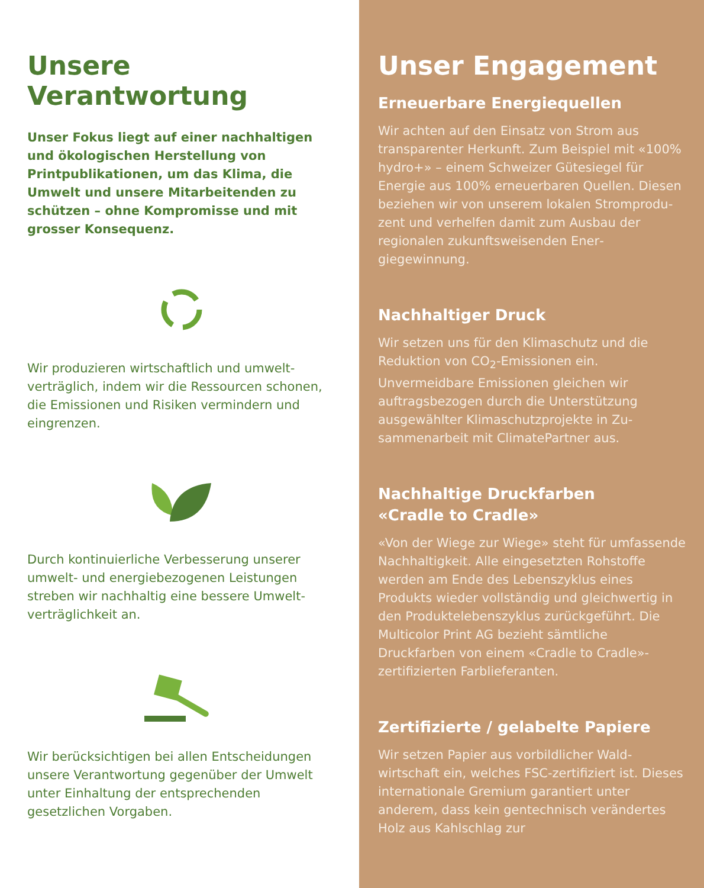Unsere Verantwortung
Unser Fokus liegt auf einer nachhaltigen und ökologischen Herstellung von Printpublika­tionen, um das Klima, die Umwelt und unsere Mitarbeitenden zu schützen – ohne Kompro­misse und mit grosser Konsequenz.
Wir produzieren wirtschaftlich und umwelt­verträglich, indem wir die Ressourcen scho­nen, die Emissionen und Risiken vermindern und eingrenzen.
Durch kontinuierliche Verbesserung unserer umwelt- und energiebezogenen Leistungen streben wir nachhaltig eine bessere Umwelt­verträglichkeit an.
Wir berücksichtigen bei allen Entscheidun­gen unsere Verantwortung gegenüber der Umwelt unter Einhaltung der entsprechen­den gesetzlichen Vorgaben.
Unser Engagement
Erneuerbare Energiequellen
Wir achten auf den Einsatz von Strom aus transparenter Herkunft. Zum Bei­spiel mit «100% hydro+» – einem Schwei­zer Gütesiegel für Energie aus 100% erneuerbaren Quellen. Diesen beziehen wir von unserem lokalen Stromprodu­zent und verhelfen damit zum Ausbau der regionalen zukunftsweisenden Ener­giegewinnung.
Nachhaltiger Druck
Wir setzen uns für den Klimaschutz und die Reduktion von CO<sub>2</sub>-Emissionen ein. Unvermeidbare Emissionen gleichen wir auftragsbezogen durch die Unterstützung ausgewählter Klimaschutzprojekte in Zu­sammenarbeit mit ClimatePartner aus.
Nachhaltige Druckfarben
«Cradle to Cradle»
«Von der Wiege zur Wiege» steht für umfassende Nachhaltigkeit. Alle ein­gesetzten Rohstoffe werden am Ende des Lebenszyklus eines Produkts wie­der vollständig und gleichwertig in den Produktelebenszyklus zurückgeführt. Die Multicolor Print AG bezieht sämt­liche Druckfarben von einem «Cradle to Cradle»-zertifizierten Farblieferanten.
Zertifizierte / gelabelte Papiere
Wir setzen Papier aus vorbildlicher Wald­wirtschaft ein, welches FSC-zertifiziert ist. Dieses internationale Gremium garantiert unter anderem, dass kein gentechnisch verändertes Holz aus Kahlschlag zur